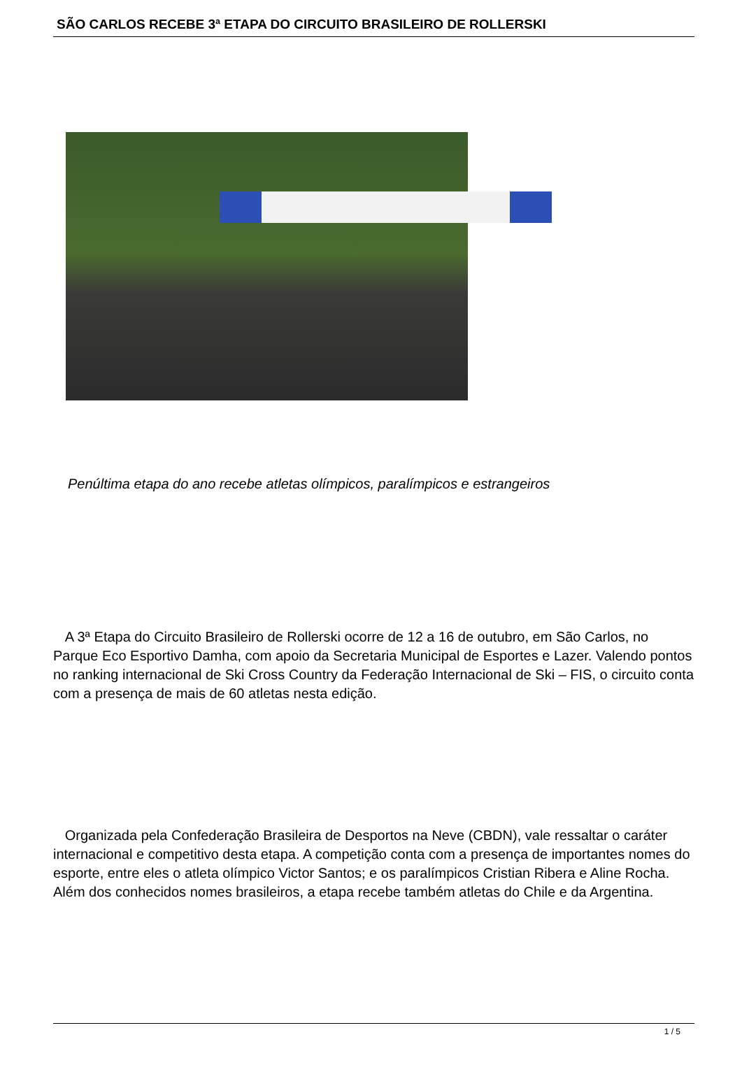SÃO CARLOS RECEBE 3ª ETAPA DO CIRCUITO BRASILEIRO DE ROLLERSKI
Penúltima etapa do ano recebe atletas olímpicos, paralímpicos e estrangeiros
A 3ª Etapa do Circuito Brasileiro de Rollerski ocorre de 12 a 16 de outubro, em São Carlos, no Parque Eco Esportivo Damha, com apoio da Secretaria Municipal de Esportes e Lazer. Valendo pontos no ranking internacional de Ski Cross Country da Federação Internacional de Ski – FIS, o circuito conta com a presença de mais de 60 atletas nesta edição.
Organizada pela Confederação Brasileira de Desportos na Neve (CBDN), vale ressaltar o caráter internacional e competitivo desta etapa. A competição conta com a presença de importantes nomes do esporte, entre eles o atleta olímpico Victor Santos; e os paralímpicos Cristian Ribera e Aline Rocha. Além dos conhecidos nomes brasileiros, a etapa recebe também atletas do Chile e da Argentina.
1 / 5